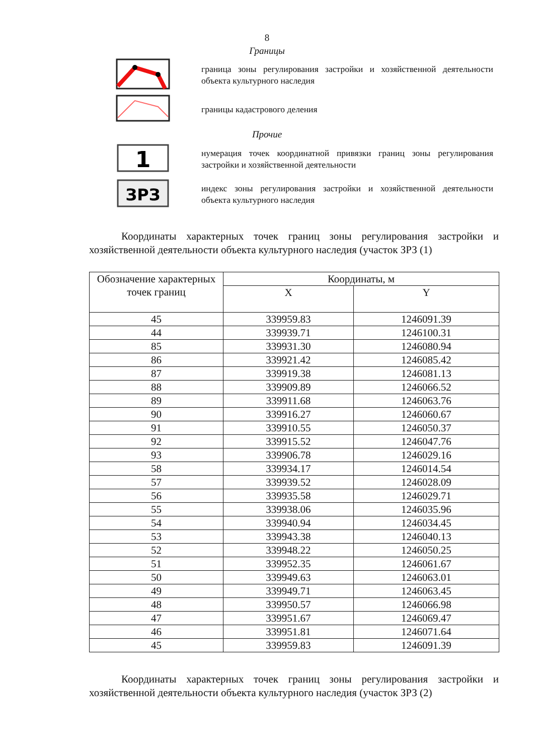8
Границы
граница зоны регулирования застройки и хозяйственной деятельности объекта культурного наследия
границы кадастрового деления
Прочие
1
нумерация точек координатной привязки границ зоны регулирования застройки и хозяйственной деятельности
ЗРЗ
индекс зоны регулирования застройки и хозяйственной деятельности объекта культурного наследия
Координаты характерных точек границ зоны регулирования застройки и хозяйственной деятельности объекта культурного наследия (участок ЗРЗ (1)
| Обозначение характерных точек границ | Координаты, м | |
| --- | --- | --- |
| | X | Y |
| 45 | 339959.83 | 1246091.39 |
| 44 | 339939.71 | 1246100.31 |
| 85 | 339931.30 | 1246080.94 |
| 86 | 339921.42 | 1246085.42 |
| 87 | 339919.38 | 1246081.13 |
| 88 | 339909.89 | 1246066.52 |
| 89 | 339911.68 | 1246063.76 |
| 90 | 339916.27 | 1246060.67 |
| 91 | 339910.55 | 1246050.37 |
| 92 | 339915.52 | 1246047.76 |
| 93 | 339906.78 | 1246029.16 |
| 58 | 339934.17 | 1246014.54 |
| 57 | 339939.52 | 1246028.09 |
| 56 | 339935.58 | 1246029.71 |
| 55 | 339938.06 | 1246035.96 |
| 54 | 339940.94 | 1246034.45 |
| 53 | 339943.38 | 1246040.13 |
| 52 | 339948.22 | 1246050.25 |
| 51 | 339952.35 | 1246061.67 |
| 50 | 339949.63 | 1246063.01 |
| 49 | 339949.71 | 1246063.45 |
| 48 | 339950.57 | 1246066.98 |
| 47 | 339951.67 | 1246069.47 |
| 46 | 339951.81 | 1246071.64 |
| 45 | 339959.83 | 1246091.39 |
Координаты характерных точек границ зоны регулирования застройки и хозяйственной деятельности объекта культурного наследия (участок ЗРЗ (2)